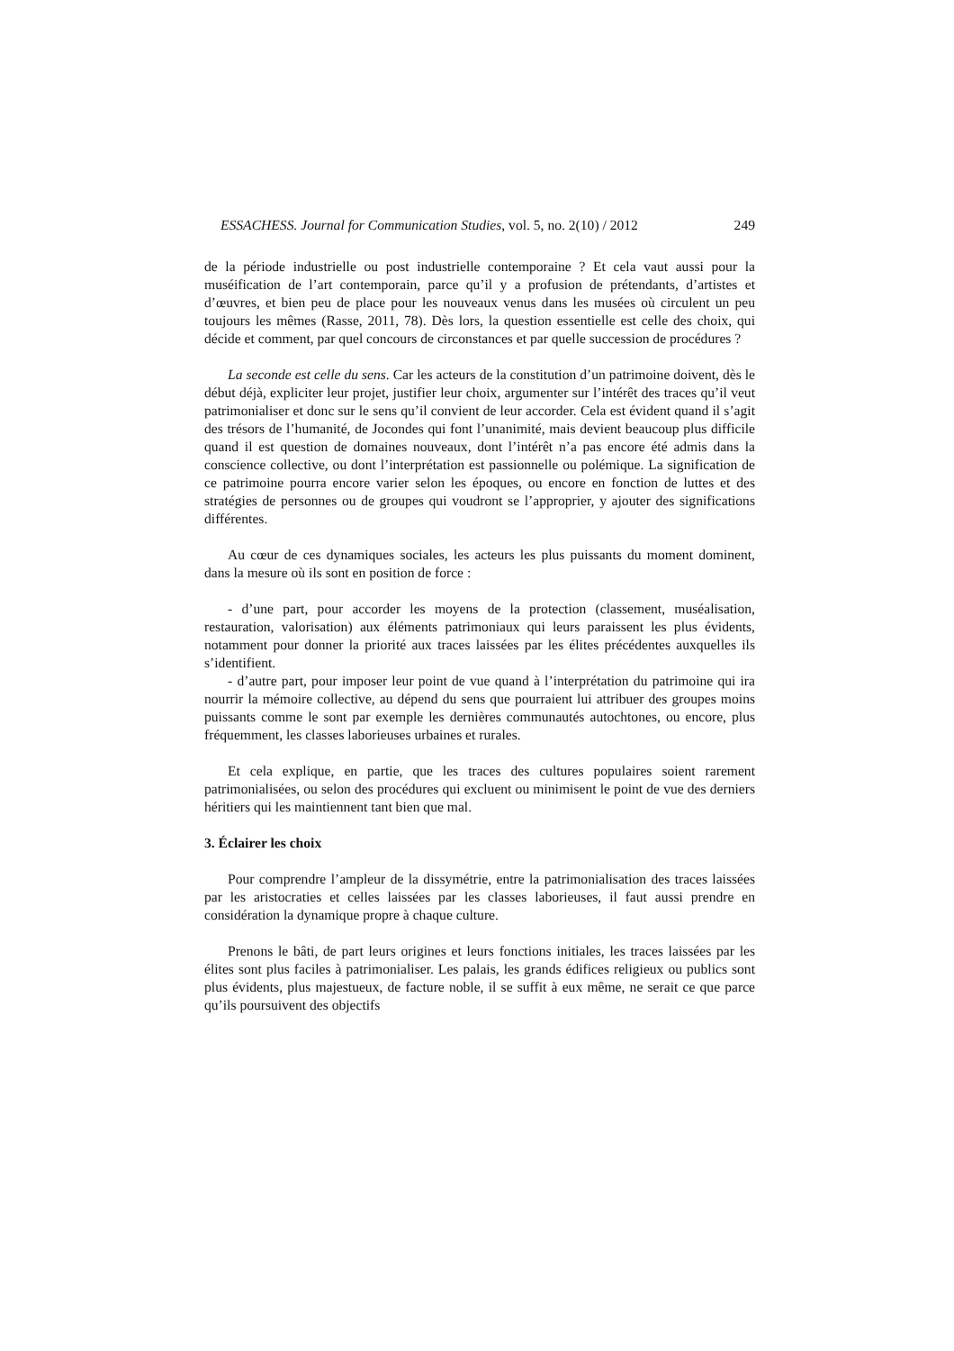ESSACHESS. Journal for Communication Studies, vol. 5, no. 2(10) / 2012 249
de la période industrielle ou post industrielle contemporaine ? Et cela vaut aussi pour la muséification de l’art contemporain, parce qu’il y a profusion de prétendants, d’artistes et d’œuvres, et bien peu de place pour les nouveaux venus dans les musées où circulent un peu toujours les mêmes (Rasse, 2011, 78). Dès lors, la question essentielle est celle des choix, qui décide et comment, par quel concours de circonstances et par quelle succession de procédures ?
La seconde est celle du sens. Car les acteurs de la constitution d’un patrimoine doivent, dès le début déjà, expliciter leur projet, justifier leur choix, argumenter sur l’intérêt des traces qu’il veut patrimonialiser et donc sur le sens qu’il convient de leur accorder. Cela est évident quand il s’agit des trésors de l’humanité, de Jocondes qui font l’unanimité, mais devient beaucoup plus difficile quand il est question de domaines nouveaux, dont l’intérêt n’a pas encore été admis dans la conscience collective, ou dont l’interprétation est passionnelle ou polémique. La signification de ce patrimoine pourra encore varier selon les époques, ou encore en fonction de luttes et des stratégies de personnes ou de groupes qui voudront se l’approprier, y ajouter des significations différentes.
Au cœur de ces dynamiques sociales, les acteurs les plus puissants du moment dominent, dans la mesure où ils sont en position de force :
- d’une part, pour accorder les moyens de la protection (classement, muséalisation, restauration, valorisation) aux éléments patrimoniaux qui leurs paraissent les plus évidents, notamment pour donner la priorité aux traces laissées par les élites précédentes auxquelles ils s’identifient.
- d’autre part, pour imposer leur point de vue quand à l’interprétation du patrimoine qui ira nourrir la mémoire collective, au dépend du sens que pourraient lui attribuer des groupes moins puissants comme le sont par exemple les dernières communautés autochtones, ou encore, plus fréquemment, les classes laborieuses urbaines et rurales.
Et cela explique, en partie, que les traces des cultures populaires soient rarement patrimonialisées, ou selon des procédures qui excluent ou minimisent le point de vue des derniers héritiers qui les maintiennent tant bien que mal.
3. Éclairer les choix
Pour comprendre l’ampleur de la dissymétrie, entre la patrimonialisation des traces laissées par les aristocraties et celles laissées par les classes laborieuses, il faut aussi prendre en considération la dynamique propre à chaque culture.
Prenons le bâti, de part leurs origines et leurs fonctions initiales, les traces laissées par les élites sont plus faciles à patrimonialiser. Les palais, les grands édifices religieux ou publics sont plus évidents, plus majestueux, de facture noble, il se suffit à eux même, ne serait ce que parce qu’ils poursuivent des objectifs